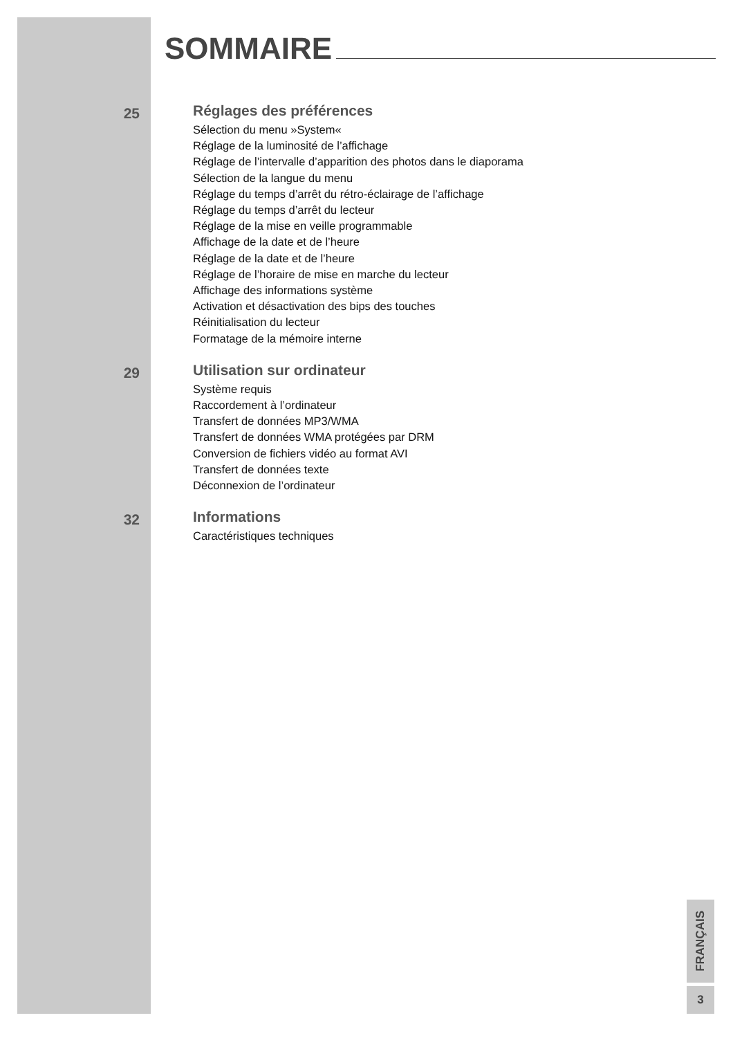SOMMAIRE
25
Réglages des préférences
Sélection du menu »System«
Réglage de la luminosité de l’affichage
Réglage de l’intervalle d’apparition des photos dans le diaporama
Sélection de la langue du menu
Réglage du temps d’arrêt du rétro-éclairage de l’affichage
Réglage du temps d’arrêt du lecteur
Réglage de la mise en veille programmable
Affichage de la date et de l’heure
Réglage de la date et de l’heure
Réglage de l’horaire de mise en marche du lecteur
Affichage des informations système
Activation et désactivation des bips des touches
Réinitialisation du lecteur
Formatage de la mémoire interne
29
Utilisation sur ordinateur
Système requis
Raccordement à l’ordinateur
Transfert de données MP3/WMA
Transfert de données WMA protégées par DRM
Conversion de fichiers vidéo au format AVI
Transfert de données texte
Déconnexion de l’ordinateur
32
Informations
Caractéristiques techniques
FRANÇAIS
3